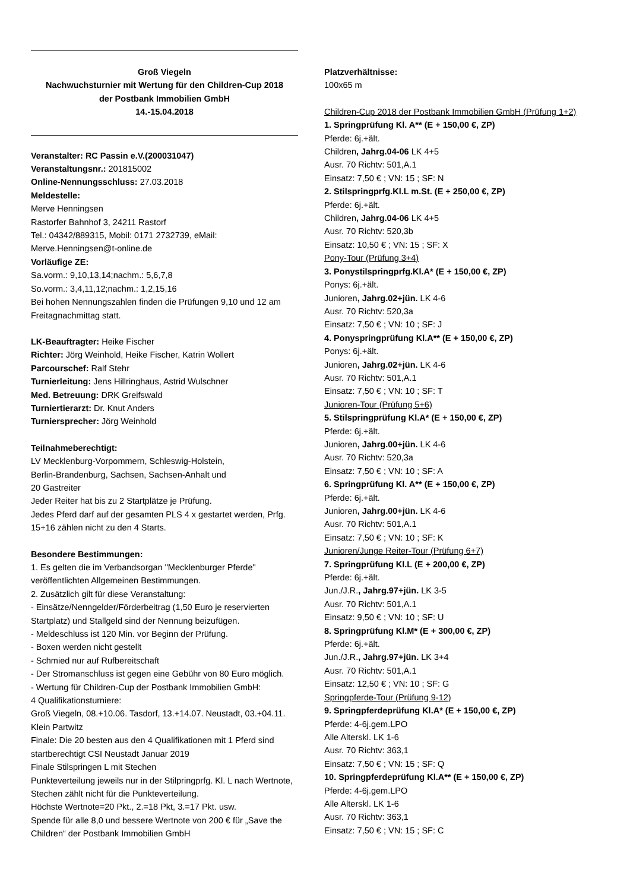Groß Viegeln
Nachwuchsturnier mit Wertung für den Children-Cup 2018
der Postbank Immobilien GmbH
14.-15.04.2018
Veranstalter: RC Passin e.V.(200031047)
Veranstaltungsnr.: 201815002
Online-Nennungsschluss: 27.03.2018
Meldestelle:
Merve Henningsen
Rastorfer Bahnhof 3, 24211 Rastorf
Tel.: 04342/889315, Mobil: 0171 2732739, eMail: Merve.Henningsen@t-online.de
Vorläufige ZE:
Sa.vorm.: 9,10,13,14;nachm.: 5,6,7,8
So.vorm.: 3,4,11,12;nachm.: 1,2,15,16
Bei hohen Nennungszahlen finden die Prüfungen 9,10 und 12 am Freitagnachmittag statt.
LK-Beauftragter: Heike Fischer
Richter: Jörg Weinhold, Heike Fischer, Katrin Wollert
Parcourschef: Ralf Stehr
Turnierleitung: Jens Hillringhaus, Astrid Wulschner
Med. Betreuung: DRK Greifswald
Turniertierarzt: Dr. Knut Anders
Turniersprecher: Jörg Weinhold
Teilnahmeberechtigt:
LV Mecklenburg-Vorpommern, Schleswig-Holstein,
Berlin-Brandenburg, Sachsen, Sachsen-Anhalt und
20 Gastreiter
Jeder Reiter hat bis zu 2 Startplätze je Prüfung.
Jedes Pferd darf auf der gesamten PLS 4 x gestartet werden, Prfg. 15+16 zählen nicht zu den 4 Starts.
Besondere Bestimmungen:
1. Es gelten die im Verbandsorgan "Mecklenburger Pferde" veröffentlichten Allgemeinen Bestimmungen.
2. Zusätzlich gilt für diese Veranstaltung:
- Einsätze/Nenngelder/Förderbeitrag (1,50 Euro je reservierten Startplatz) und Stallgeld sind der Nennung beizufügen.
- Meldeschluss ist 120 Min. vor Beginn der Prüfung.
- Boxen werden nicht gestellt
- Schmied nur auf Rufbereitschaft
- Der Stromanschluss ist gegen eine Gebühr von 80 Euro möglich.
- Wertung für Children-Cup der Postbank Immobilien GmbH:
4 Qualifikationsturniere:
Groß Viegeln, 08.+10.06. Tasdorf, 13.+14.07. Neustadt, 03.+04.11. Klein Partwitz
Finale: Die 20 besten aus den 4 Qualifikationen mit 1 Pferd sind startberechtigt CSI Neustadt Januar 2019
Finale Stilspringen L mit Stechen
Punkteverteilung jeweils nur in der Stilpringprfg. Kl. L nach Wertnote, Stechen zählt nicht für die Punkteverteilung.
Höchste Wertnote=20 Pkt., 2.=18 Pkt, 3.=17 Pkt. usw.
Spende für alle 8,0 und bessere Wertnote von 200 € für „Save the Children“ der Postbank Immobilien GmbH
Platzverhältnisse:
100x65 m
Children-Cup 2018 der Postbank Immobilien GmbH (Prüfung 1+2)
1. Springprüfung Kl. A** (E + 150,00 €, ZP)
Pferde: 6j.+ält.
Children, Jahrg.04-06 LK 4+5
Ausr. 70 Richtv: 501,A.1
Einsatz: 7,50 € ; VN: 15 ; SF: N
2. Stilspringprfg.Kl.L m.St. (E + 250,00 €, ZP)
Pferde: 6j.+ält.
Children, Jahrg.04-06 LK 4+5
Ausr. 70 Richtv: 520,3b
Einsatz: 10,50 € ; VN: 15 ; SF: X
Pony-Tour (Prüfung 3+4)
3. Ponystilspringprfg.Kl.A* (E + 150,00 €, ZP)
Ponys: 6j.+ält.
Junioren, Jahrg.02+jün. LK 4-6
Ausr. 70 Richtv: 520,3a
Einsatz: 7,50 € ; VN: 10 ; SF: J
4. Ponyspringprüfung Kl.A** (E + 150,00 €, ZP)
Ponys: 6j.+ält.
Junioren, Jahrg.02+jün. LK 4-6
Ausr. 70 Richtv: 501,A.1
Einsatz: 7,50 € ; VN: 10 ; SF: T
Junioren-Tour (Prüfung 5+6)
5. Stilspringprüfung Kl.A* (E + 150,00 €, ZP)
Pferde: 6j.+ält.
Junioren, Jahrg.00+jün. LK 4-6
Ausr. 70 Richtv: 520,3a
Einsatz: 7,50 € ; VN: 10 ; SF: A
6. Springprüfung Kl. A** (E + 150,00 €, ZP)
Pferde: 6j.+ält.
Junioren, Jahrg.00+jün. LK 4-6
Ausr. 70 Richtv: 501,A.1
Einsatz: 7,50 € ; VN: 10 ; SF: K
Junioren/Junge Reiter-Tour (Prüfung 6+7)
7. Springprüfung Kl.L (E + 200,00 €, ZP)
Pferde: 6j.+ält.
Jun./J.R., Jahrg.97+jün. LK 3-5
Ausr. 70 Richtv: 501,A.1
Einsatz: 9,50 € ; VN: 10 ; SF: U
8. Springprüfung Kl.M* (E + 300,00 €, ZP)
Pferde: 6j.+ält.
Jun./J.R., Jahrg.97+jün. LK 3+4
Ausr. 70 Richtv: 501,A.1
Einsatz: 12,50 € ; VN: 10 ; SF: G
Springpferde-Tour (Prüfung 9-12)
9. Springpferdeprüfung Kl.A* (E + 150,00 €, ZP)
Pferde: 4-6j.gem.LPO
Alle Alterskl. LK 1-6
Ausr. 70 Richtv: 363,1
Einsatz: 7,50 € ; VN: 15 ; SF: Q
10. Springpferdeprüfung Kl.A** (E + 150,00 €, ZP)
Pferde: 4-6j.gem.LPO
Alle Alterskl. LK 1-6
Ausr. 70 Richtv: 363,1
Einsatz: 7,50 € ; VN: 15 ; SF: C